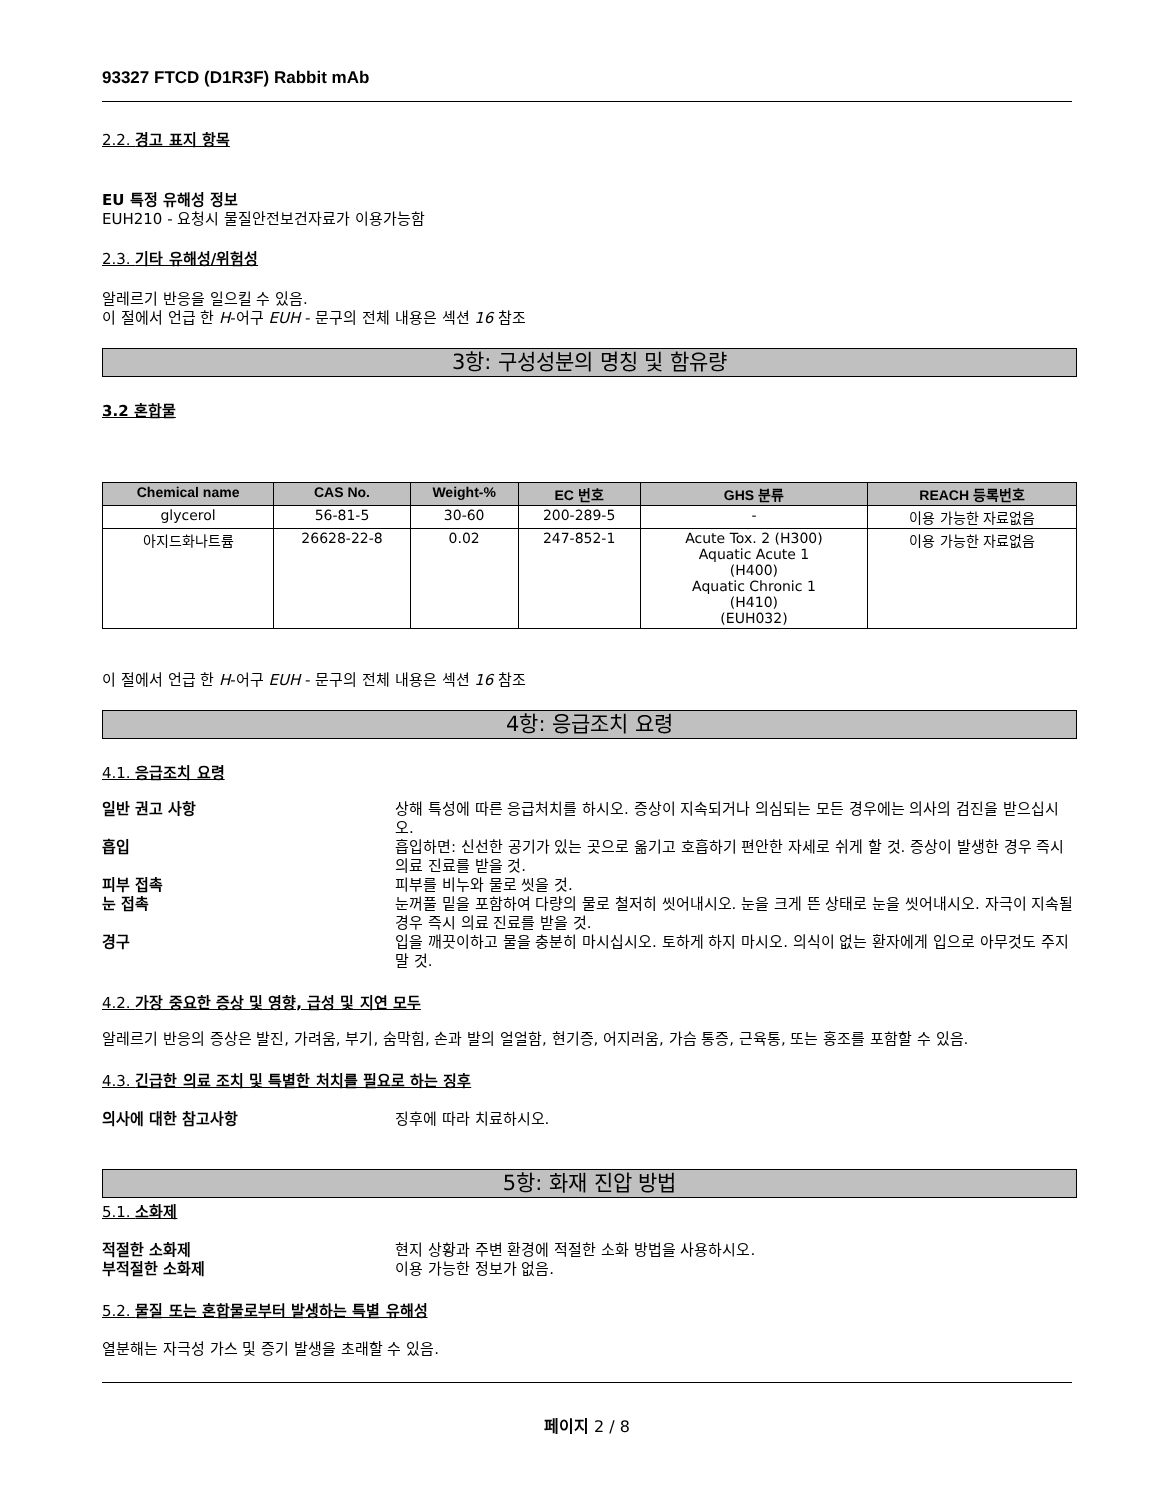93327 FTCD (D1R3F) Rabbit mAb
2.2. 경고 표지 항목
EU 특정 유해성 정보
EUH210 - 요청시 물질안전보건자료가 이용가능함
2.3. 기타 유해성/위험성
알레르기 반응을 일으킬 수 있음.
이 절에서 언급 한 H-어구 EUH - 문구의 전체 내용은 섹션 16 참조
3항: 구성성분의 명칭 및 함유량
3.2 혼합물
| Chemical name | CAS No. | Weight-% | EC 번호 | GHS 분류 | REACH 등록번호 |
| --- | --- | --- | --- | --- | --- |
| glycerol | 56-81-5 | 30-60 | 200-289-5 | - | 이용 가능한 자료없음 |
| 아지드화나트륨 | 26628-22-8 | 0.02 | 247-852-1 | Acute Tox. 2 (H300) Aquatic Acute 1 (H400) Aquatic Chronic 1 (H410) (EUH032) | 이용 가능한 자료없음 |
이 절에서 언급 한 H-어구 EUH - 문구의 전체 내용은 섹션 16 참조
4항: 응급조치 요령
4.1. 응급조치 요령
일반 권고 사항 상해 특성에 따른 응급처치를 하시오. 증상이 지속되거나 의심되는 모든 경우에는 의사의 검진을 받으십시오.
흡입 흡입하면: 신선한 공기가 있는 곳으로 옮기고 호흡하기 편안한 자세로 쉬게 할 것. 증상이 발생한 경우 즉시 의료 진료를 받을 것.
피부 접촉 피부를 비누와 물로 씻을 것.
눈 접촉 눈꺼풀 밑을 포함하여 다량의 물로 철저히 씻어내시오. 눈을 크게 뜬 상태로 눈을 씻어내시오. 자극이 지속될 경우 즉시 의료 진료를 받을 것.
경구 입을 깨끗이하고 물을 충분히 마시십시오. 토하게 하지 마시오. 의식이 없는 환자에게 입으로 아무것도 주지 말 것.
4.2. 가장 중요한 증상 및 영향, 급성 및 지연 모두
알레르기 반응의 증상은 발진, 가려움, 부기, 숨막힘, 손과 발의 얼얼함, 현기증, 어지러움, 가슴 통증, 근육통, 또는 홍조를 포함할 수 있음.
4.3. 긴급한 의료 조치 및 특별한 처치를 필요로 하는 징후
의사에 대한 참고사항 징후에 따라 치료하시오.
5항: 화재 진압 방법
5.1. 소화제
적절한 소화제 현지 상황과 주변 환경에 적절한 소화 방법을 사용하시오.
부적절한 소화제 이용 가능한 정보가 없음.
5.2. 물질 또는 혼합물로부터 발생하는 특별 유해성
열분해는 자극성 가스 및 증기 발생을 초래할 수 있음.
페이지 2 / 8